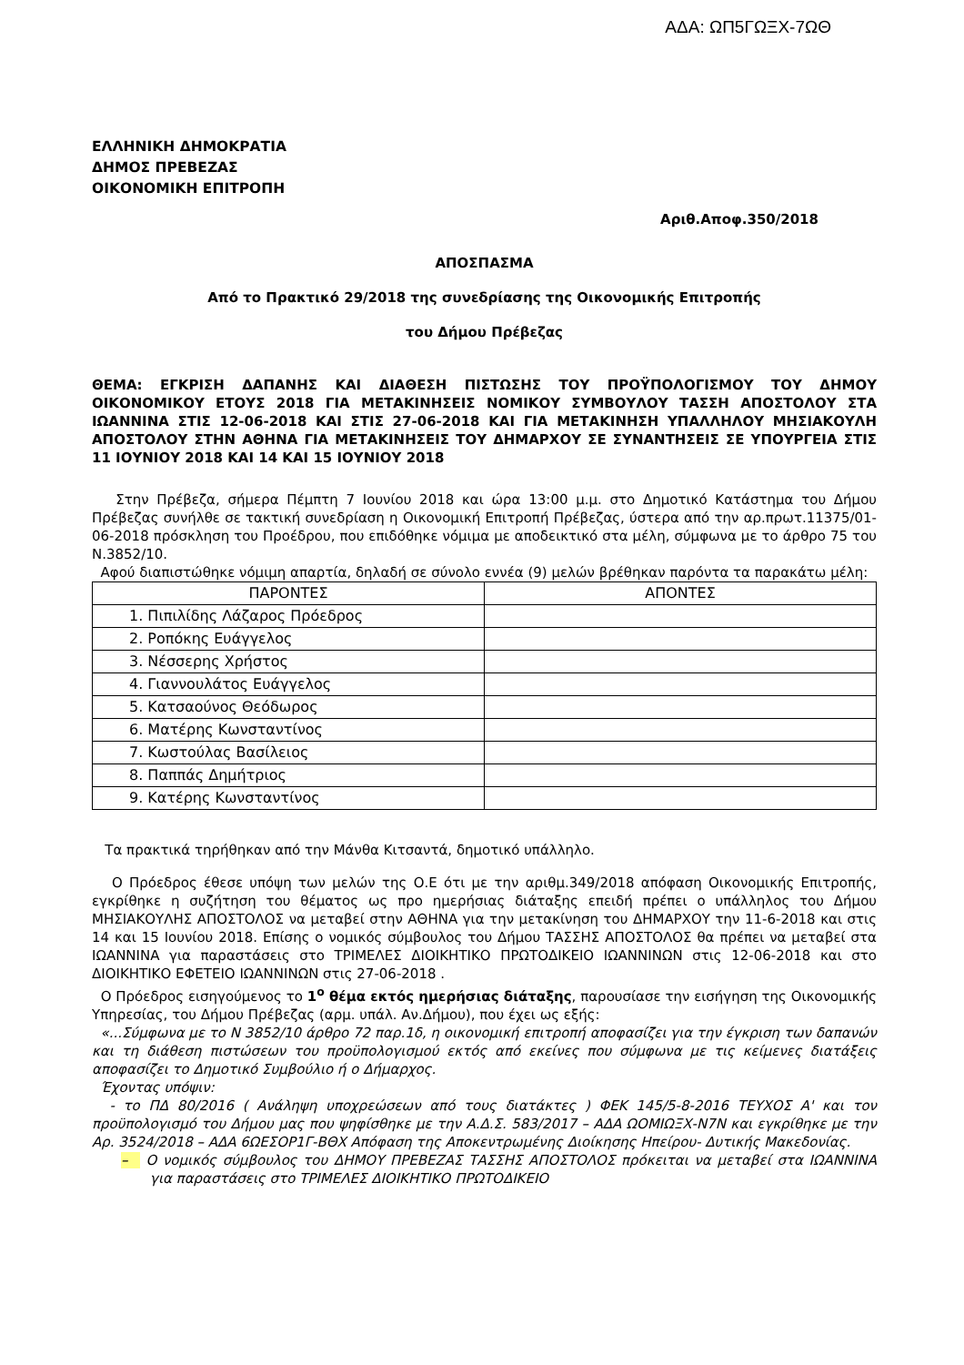ΑΔΑ: ΩΠ5ΓΩΞΧ-7ΩΘ
ΕΛΛΗΝΙΚΗ ΔΗΜΟΚΡΑΤΙΑ
ΔΗΜΟΣ ΠΡΕΒΕΖΑΣ
ΟΙΚΟΝΟΜΙΚΗ ΕΠΙΤΡΟΠΗ
Αριθ.Αποφ.350/2018
ΑΠΟΣΠΑΣΜΑ
Από το Πρακτικό 29/2018 της συνεδρίασης της Οικονομικής Επιτροπής
του Δήμου Πρέβεζας
ΘΕΜΑ: ΕΓΚΡΙΣΗ ΔΑΠΑΝΗΣ ΚΑΙ ΔΙΑΘΕΣΗ ΠΙΣΤΩΣΗΣ ΤΟΥ ΠΡΟΫΠΟΛΟΓΙΣΜΟΥ ΤΟΥ ΔΗΜΟΥ ΟΙΚΟΝΟΜΙΚΟΥ ΕΤΟΥΣ 2018 ΓΙΑ ΜΕΤΑΚΙΝΗΣΕΙΣ ΝΟΜΙΚΟΥ ΣΥΜΒΟΥΛΟΥ ΤΑΣΣΗ ΑΠΟΣΤΟΛΟΥ ΣΤΑ ΙΩΑΝΝΙΝΑ ΣΤΙΣ 12-06-2018 ΚΑΙ ΣΤΙΣ 27-06-2018 ΚΑΙ ΓΙΑ ΜΕΤΑΚΙΝΗΣΗ ΥΠΑΛΛΗΛΟΥ ΜΗΣΙΑΚΟΥΛΗ ΑΠΟΣΤΟΛΟΥ ΣΤΗΝ ΑΘΗΝΑ ΓΙΑ ΜΕΤΑΚΙΝΗΣΕΙΣ ΤΟΥ ΔΗΜΑΡΧΟΥ ΣΕ ΣΥΝΑΝΤΗΣΕΙΣ ΣΕ ΥΠΟΥΡΓΕΙΑ ΣΤΙΣ 11 ΙΟΥΝΙΟΥ 2018 ΚΑΙ 14 ΚΑΙ 15 ΙΟΥΝΙΟΥ 2018
Στην Πρέβεζα, σήμερα Πέμπτη 7 Ιουνίου 2018 και ώρα 13:00 μ.μ. στο Δημοτικό Κατάστημα του Δήμου Πρέβεζας συνήλθε σε τακτική συνεδρίαση η Οικονομική Επιτροπή Πρέβεζας, ύστερα από την αρ.πρωτ.11375/01-06-2018 πρόσκληση του Προέδρου, που επιδόθηκε νόμιμα με αποδεικτικό στα μέλη, σύμφωνα με το άρθρο 75 του Ν.3852/10.
Αφού διαπιστώθηκε νόμιμη απαρτία, δηλαδή σε σύνολο εννέα (9) μελών βρέθηκαν παρόντα τα παρακάτω μέλη:
| ΠΑΡΟΝΤΕΣ | ΑΠΟΝΤΕΣ |
| --- | --- |
| 1. Πιπιλίδης Λάζαρος Πρόεδρος | |
| 2. Ροπόκης Ευάγγελος | |
| 3. Νέσσερης Χρήστος | |
| 4. Γιαννουλάτος Ευάγγελος | |
| 5. Κατσαούνος Θεόδωρος | |
| 6. Ματέρης Κωνσταντίνος | |
| 7. Κωστούλας Βασίλειος | |
| 8. Παππάς Δημήτριος | |
| 9. Κατέρης Κωνσταντίνος | |
Τα πρακτικά τηρήθηκαν από την Μάνθα Κιτσαντά, δημοτικό υπάλληλο.
Ο Πρόεδρος έθεσε υπόψη των μελών της Ο.Ε ότι με την αριθμ.349/2018 απόφαση Οικονομικής Επιτροπής, εγκρίθηκε η συζήτηση του θέματος ως προ ημερήσιας διάταξης επειδή πρέπει ο υπάλληλος του Δήμου ΜΗΣΙΑΚΟΥΛΗΣ ΑΠΟΣΤΟΛΟΣ να μεταβεί στην ΑΘΗΝΑ για την μετακίνηση του ΔΗΜΑΡΧΟΥ την 11-6-2018 και στις 14 και 15 Ιουνίου 2018. Επίσης ο νομικός σύμβουλος του Δήμου ΤΑΣΣΗΣ ΑΠΟΣΤΟΛΟΣ θα πρέπει να μεταβεί στα ΙΩΑΝΝΙΝΑ για παραστάσεις στο ΤΡΙΜΕΛΕΣ ΔΙΟΙΚΗΤΙΚΟ ΠΡΩΤΟΔΙΚΕΙΟ ΙΩΑΝΝΙΝΩΝ στις 12-06-2018 και στο ΔΙΟΙΚΗΤΙΚΟ ΕΦΕΤΕΙΟ ΙΩΑΝΝΙΝΩΝ στις 27-06-2018 .
Ο Πρόεδρος εισηγούμενος το 1<sup>ο</sup> θέμα εκτός ημερήσιας διάταξης, παρουσίασε την εισήγηση της Οικονομικής Υπηρεσίας, του Δήμου Πρέβεζας (αρμ. υπάλ. Αν.Δήμου), που έχει ως εξής:
«...Σύμφωνα με το Ν 3852/10 άρθρο 72 παρ.1δ, η οικονομική επιτροπή αποφασίζει για την έγκριση των δαπανών και τη διάθεση πιστώσεων του προϋπολογισμού εκτός από εκείνες που σύμφωνα με τις κείμενες διατάξεις αποφασίζει το Δημοτικό Συμβούλιο ή ο Δήμαρχος.
Έχοντας υπόψιν:
- το ΠΔ 80/2016 ( Ανάληψη υποχρεώσεων από τους διατάκτες ) ΦΕΚ 145/5-8-2016 ΤΕΥΧΟΣ Α' και τον προϋπολογισμό του Δήμου μας που ψηφίσθηκε με την Α.Δ.Σ. 583/2017 – ΑΔΑ ΩΟΜΙΩΞΧ-Ν7Ν και εγκρίθηκε με την Αρ. 3524/2018 – ΑΔΑ 6ΩΕΣΟΡ1Γ-ΒΘΧ Απόφαση της Αποκεντρωμένης Διοίκησης Ηπείρου- Δυτικής Μακεδονίας.
– Ο νομικός σύμβουλος του ΔΗΜΟΥ ΠΡΕΒΕΖΑΣ ΤΑΣΣΗΣ ΑΠΟΣΤΟΛΟΣ πρόκειται να μεταβεί στα ΙΩΑΝΝΙΝΑ για παραστάσεις στο ΤΡΙΜΕΛΕΣ ΔΙΟΙΚΗΤΙΚΟ ΠΡΩΤΟΔΙΚΕΙΟ